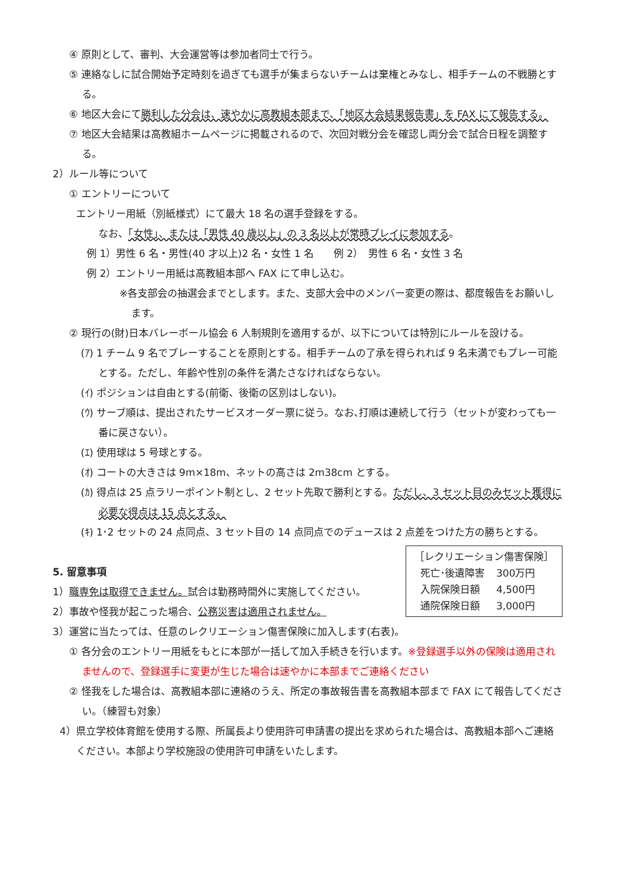④ 原則として、審判、大会運営等は参加者同士で行う。
⑤ 連絡なしに試合開始予定時刻を過ぎても選手が集まらないチームは棄権とみなし、相手チームの不戦勝とする。
⑥ 地区大会にて勝利した分会は、速やかに高教組本部まで、「地区大会結果報告書」を FAX にて報告する。
⑦ 地区大会結果は高教組ホームページに掲載されるので、次回対戦分会を確認し両分会で試合日程を調整する。
2）ルール等について
① エントリーについて
エントリー用紙（別紙様式）にて最大 18 名の選手登録をする。
なお、「女性」、または「男性 40 歳以上」の 3 名以上が常時プレイに参加する。
例 1）男性 6 名・男性(40 才以上)2 名・女性 1 名　　例 2）　男性 6 名・女性 3 名
例 2）エントリー用紙は高教組本部へ FAX にて申し込む。
※各支部会の抽選会までとします。また、支部大会中のメンバー変更の際は、都度報告をお願いします。
② 現行の(財)日本バレーボール協会 6 人制規則を適用するが、以下については特別にルールを設ける。
(ｱ) 1 チーム 9 名でプレーすることを原則とする。相手チームの了承を得られれば 9 名未満でもプレー可能とする。ただし、年齢や性別の条件を満たさなければならない。
(ｲ) ポジションは自由とする(前衛、後衛の区別はしない)。
(ｳ) サーブ順は、提出されたサービスオーダー票に従う。なお､打順は連続して行う（セットが変わっても一番に戻さない）。
(ｴ) 使用球は 5 号球とする。
(ｵ) コートの大きさは 9m×18m、ネットの高さは 2m38cm とする。
(ｶ) 得点は 25 点ラリーポイント制とし、2 セット先取で勝利とする。ただし、3 セット目のみセット獲得に必要な得点は 15 点とする。
(ｷ) 1･2 セットの 24 点同点、3 セット目の 14 点同点でのデュースは 2 点差をつけた方の勝ちとする。
［レクリエーション傷害保険］
| 死亡･後遺障害 | 300万円 |
| 入院保険日額 | 4,500円 |
| 通院保険日額 | 3,000円 |
5. 留意事項
1）職専免は取得できません。試合は勤務時間外に実施してください。
2）事故や怪我が起こった場合、公務災害は適用されません。
3）運営に当たっては、任意のレクリエーション傷害保険に加入します(右表)。
① 各分会のエントリー用紙をもとに本部が一括して加入手続きを行います。※登録選手以外の保険は適用されませんので、登録選手に変更が生じた場合は速やかに本部までご連絡ください
② 怪我をした場合は、高教組本部に連絡のうえ、所定の事故報告書を高教組本部まで FAX にて報告してください。（練習も対象）
4）県立学校体育館を使用する際、所属長より使用許可申請書の提出を求められた場合は、高教組本部へご連絡ください。本部より学校施設の使用許可申請をいたします。